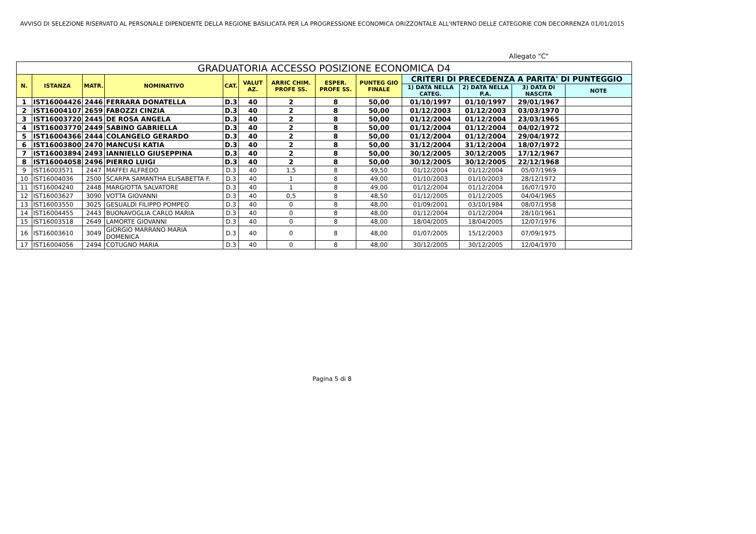AVVISO DI SELEZIONE RISERVATO AL PERSONALE DIPENDENTE DELLA REGIONE BASILICATA PER LA PROGRESSIONE ECONOMICA ORIZZONTALE ALL'INTERNO DELLE CATEGORIE CON DECORRENZA 01/01/2015
Allegato "C"
| GRADUATORIA ACCESSO POSIZIONE ECONOMICA D4 | | | | | | | | | | | | |
| --- | --- | --- | --- | --- | --- | --- | --- | --- | --- | --- | --- | --- |
| N. | ISTANZA | MATR. | NOMINATIVO | CAT. | VALUT AZ. | ARRIC CHIM. PROFE SS. | ESPER. PROFE SS. | PUNTEG GIO FINALE | CRITERI DI PRECEDENZA A PARITA' DI PUNTEGGIO | | | |
| | | | | | | | | | 1) DATA NELLA CATEG. | 2) DATA NELLA P.A. | 3) DATA DI NASCITA | NOTE |
| 1 | IST16004426 | 2446 | FERRARA DONATELLA | D.3 | 40 | 2 | 8 | 50,00 | 01/10/1997 | 01/10/1997 | 29/01/1967 | |
| 2 | IST16004107 | 2659 | FABOZZI CINZIA | D.3 | 40 | 2 | 8 | 50,00 | 01/12/2003 | 01/12/2003 | 03/03/1970 | |
| 3 | IST16003720 | 2445 | DE ROSA ANGELA | D.3 | 40 | 2 | 8 | 50,00 | 01/12/2004 | 01/12/2004 | 23/03/1965 | |
| 4 | IST16003770 | 2449 | SABINO GABRIELLA | D.3 | 40 | 2 | 8 | 50,00 | 01/12/2004 | 01/12/2004 | 04/02/1972 | |
| 5 | IST16004366 | 2444 | COLANGELO GERARDO | D.3 | 40 | 2 | 8 | 50,00 | 01/12/2004 | 01/12/2004 | 29/04/1972 | |
| 6 | IST16003800 | 2470 | MANCUSI KATIA | D.3 | 40 | 2 | 8 | 50,00 | 31/12/2004 | 31/12/2004 | 18/07/1972 | |
| 7 | IST16003894 | 2493 | IANNIELLO GIUSEPPINA | D.3 | 40 | 2 | 8 | 50,00 | 30/12/2005 | 30/12/2005 | 17/12/1967 | |
| 8 | IST16004058 | 2496 | PIERRO LUIGI | D.3 | 40 | 2 | 8 | 50,00 | 30/12/2005 | 30/12/2005 | 22/12/1968 | |
| 9 | IST16003571 | 2447 | MAFFEI ALFREDO | D.3 | 40 | 1,5 | 8 | 49,50 | 01/12/2004 | 01/12/2004 | 05/07/1969 | |
| 10 | IST16004036 | 2500 | SCARPA SAMANTHA ELISABETTA F. | D.3 | 40 | 1 | 8 | 49,00 | 01/10/2003 | 01/10/2003 | 28/12/1972 | |
| 11 | IST16004240 | 2448 | MARGIOTTA SALVATORE | D.3 | 40 | 1 | 8 | 49,00 | 01/12/2004 | 01/12/2004 | 16/07/1970 | |
| 12 | IST16003627 | 3090 | VOTTA GIOVANNI | D.3 | 40 | 0,5 | 8 | 48,50 | 01/12/2005 | 01/12/2005 | 04/04/1965 | |
| 13 | IST16003550 | 3025 | GESUALDI FILIPPO POMPEO | D.3 | 40 | 0 | 8 | 48,00 | 01/09/2001 | 03/10/1984 | 08/07/1958 | |
| 14 | IST16004455 | 2443 | BUONAVOGLIA CARLO MARIA | D.3 | 40 | 0 | 8 | 48,00 | 01/12/2004 | 01/12/2004 | 28/10/1961 | |
| 15 | IST16003518 | 2649 | LAMORTE GIOVANNI | D.3 | 40 | 0 | 8 | 48,00 | 18/04/2005 | 18/04/2005 | 12/07/1976 | |
| 16 | IST16003610 | 3049 | GIORGIO MARRANO MARIA DOMENICA | D.3 | 40 | 0 | 8 | 48,00 | 01/07/2005 | 15/12/2003 | 07/09/1975 | |
| 17 | IST16004056 | 2494 | COTUGNO MARIA | D.3 | 40 | 0 | 8 | 48,00 | 30/12/2005 | 30/12/2005 | 12/04/1970 | |
Pagina 5 di 8